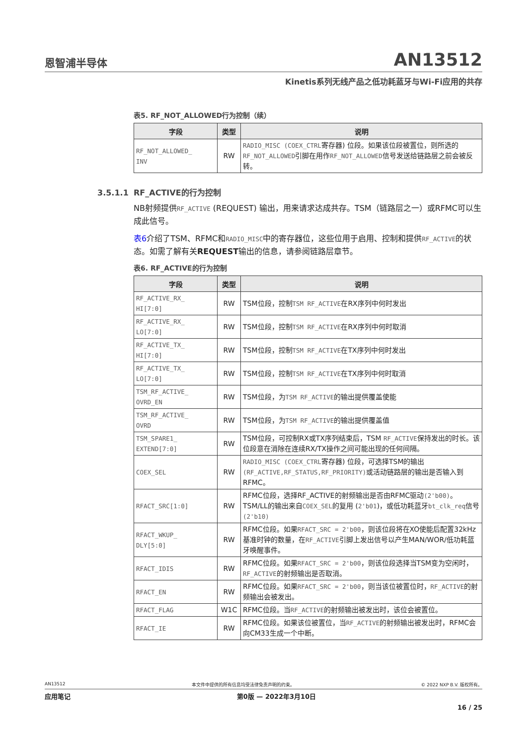恩智浦半导体
AN13512
Kinetis系列无线产品之低功耗蓝牙与Wi-Fi应用的共存
表5. RF_NOT_ALLOWED行为控制（续）
| 字段 | 类型 | 说明 |
| --- | --- | --- |
| RF_NOT_ALLOWED_ INV | RW | RADIO_MISC (COEX_CTRL 寄存器) 位段。如果该位段被置位，则所选的 RF_NOT_ALLOWED 引脚在用作 RF_NOT_ALLOWED 信号发送给链路层之前会被反转。 |
3.5.1.1 RF_ACTIVE的行为控制
NB射频提供RF_ACTIVE (REQUEST) 输出，用来请求达成共存。TSM（链路层之一）或RFMC可以生成此信号。
表6介绍了TSM、RFMC和RADIO_MISC中的寄存器位，这些位用于启用、控制和提供RF_ACTIVE的状态。如需了解有关REQUEST输出的信息，请参阅链路层章节。
表6. RF_ACTIVE的行为控制
| 字段 | 类型 | 说明 |
| --- | --- | --- |
| RF_ACTIVE_RX_ HI[7:0] | RW | TSM位段，控制 TSM RF_ACTIVE 在RX序列中何时发出 |
| RF_ACTIVE_RX_ LO[7:0] | RW | TSM位段，控制 TSM RF_ACTIVE 在RX序列中何时取消 |
| RF_ACTIVE_TX_ HI[7:0] | RW | TSM位段，控制 TSM RF_ACTIVE 在TX序列中何时发出 |
| RF_ACTIVE_TX_ LO[7:0] | RW | TSM位段，控制 TSM RF_ACTIVE 在TX序列中何时取消 |
| TSM_RF_ACTIVE_ OVRD_EN | RW | TSM位段，为 TSM RF_ACTIVE 的输出提供覆盖使能 |
| TSM_RF_ACTIVE_ OVRD | RW | TSM位段，为 TSM RF_ACTIVE 的输出提供覆盖值 |
| TSM_SPARE1_ EXTEND[7:0] | RW | TSM位段，可控制RX或TX序列结束后，TSM RF_ACTIVE 保持发出的时长。该位段意在消除在连续RX/TX操作之间可能出现的任何间隔。 |
| COEX_SEL | RW | RADIO_MISC (COEX_CTRL 寄存器) 位段，可选择TSM的输出 (RF_ACTIVE,RF_STATUS,RF_PRIORITY) 或活动链路层的输出是否输入到RFMC。 |
| RFACT_SRC[1:0] | RW | RFMC位段，选择RF_ACTIVE的射频输出是否由RFMC驱动 (2'b00) 。TSM/LL的输出来自 COEX_SEL 的复用 ( 2'b01 )，或低功耗蓝牙 bt_clk_req 信号 (2'b10) |
| RFACT_WKUP_ DLY[5:0] | RW | RFMC位段。如果 RFACT_SRC = 2'b00 ，则该位段将在XO使能后配置32kHz基准时钟的数量，在 RF_ACTIVE 引脚上发出信号以产生MAN/WOR/低功耗蓝牙唤醒事件。 |
| RFACT_IDIS | RW | RFMC位段。如果 RFACT_SRC = 2'b00 ，则该位段选择当TSM变为空闲时， RF_ACTIVE 的射频输出是否取消。 |
| RFACT_EN | RW | RFMC位段。如果 RFACT_SRC = 2'b00 ，则当该位被置位时， RF_ACTIVE 的射频输出会被发出。 |
| RFACT_FLAG | W1C | RFMC位段。当 RF_ACTIVE 的射频输出被发出时，该位会被置位。 |
| RFACT_IE | RW | RFMC位段。如果该位被置位，当 RF_ACTIVE 的射频输出被发出时，RFMC会向CM33生成一个中断。 |
AN13512 本文件中提供的所有信息均受法律免责声明的约束。 © 2022 NXP B.V. 版权所有。
应用笔记 第0版 — 2022年3月10日
16 / 25